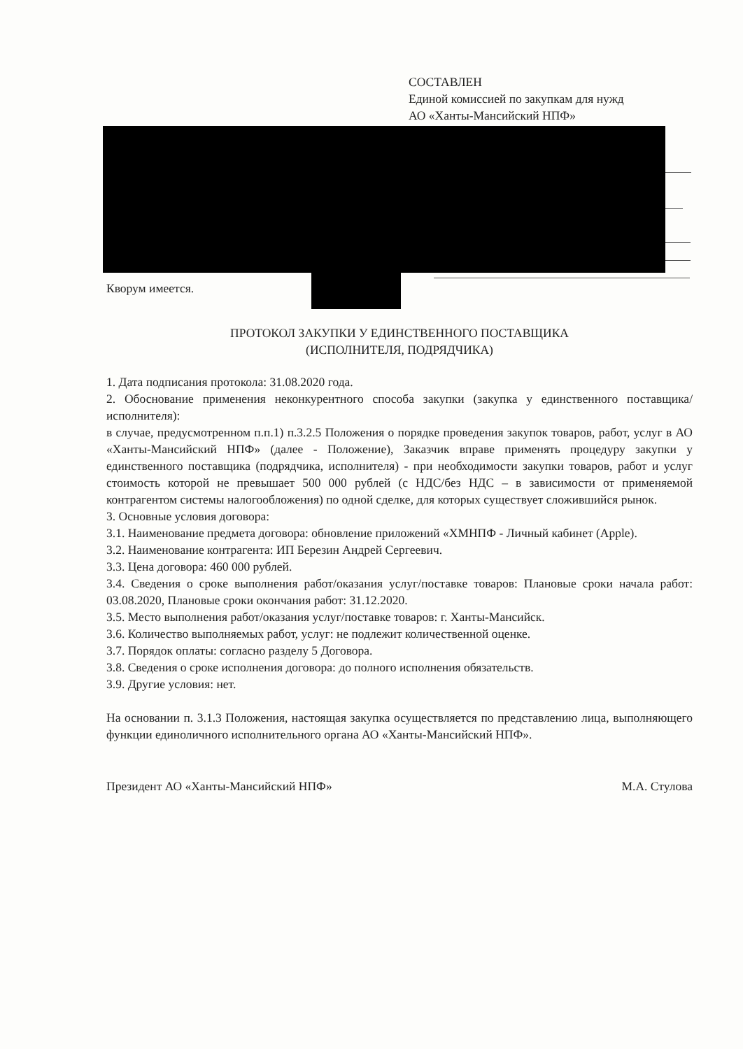СОСТАВЛЕН
Единой комиссией по закупкам для нужд
АО «Ханты-Мансийский НПФ»
Кворум имеется.
ПРОТОКОЛ ЗАКУПКИ У ЕДИНСТВЕННОГО ПОСТАВЩИКА
(ИСПОЛНИТЕЛЯ, ПОДРЯДЧИКА)
1. Дата подписания протокола: 31.08.2020 года.
2. Обоснование применения неконкурентного способа закупки (закупка у единственного поставщика/исполнителя):
в случае, предусмотренном п.п.1) п.3.2.5 Положения о порядке проведения закупок товаров, работ, услуг в АО «Ханты-Мансийский НПФ» (далее - Положение), Заказчик вправе применять процедуру закупки у единственного поставщика (подрядчика, исполнителя) - при необходимости закупки товаров, работ и услуг стоимость которой не превышает 500 000 рублей (с НДС/без НДС – в зависимости от применяемой контрагентом системы налогообложения) по одной сделке, для которых существует сложившийся рынок.
3. Основные условия договора:
3.1. Наименование предмета договора: обновление приложений «ХМНПФ - Личный кабинет (Apple).
3.2. Наименование контрагента: ИП Березин Андрей Сергеевич.
3.3. Цена договора: 460 000 рублей.
3.4. Сведения о сроке выполнения работ/оказания услуг/поставке товаров: Плановые сроки начала работ: 03.08.2020, Плановые сроки окончания работ: 31.12.2020.
3.5. Место выполнения работ/оказания услуг/поставке товаров: г. Ханты-Мансийск.
3.6. Количество выполняемых работ, услуг: не подлежит количественной оценке.
3.7. Порядок оплаты: согласно разделу 5 Договора.
3.8. Сведения о сроке исполнения договора: до полного исполнения обязательств.
3.9. Другие условия: нет.
На основании п. 3.1.3 Положения, настоящая закупка осуществляется по представлению лица, выполняющего функции единоличного исполнительного органа АО «Ханты-Мансийский НПФ».
Президент АО «Ханты-Мансийский НПФ» М.А. Стулова